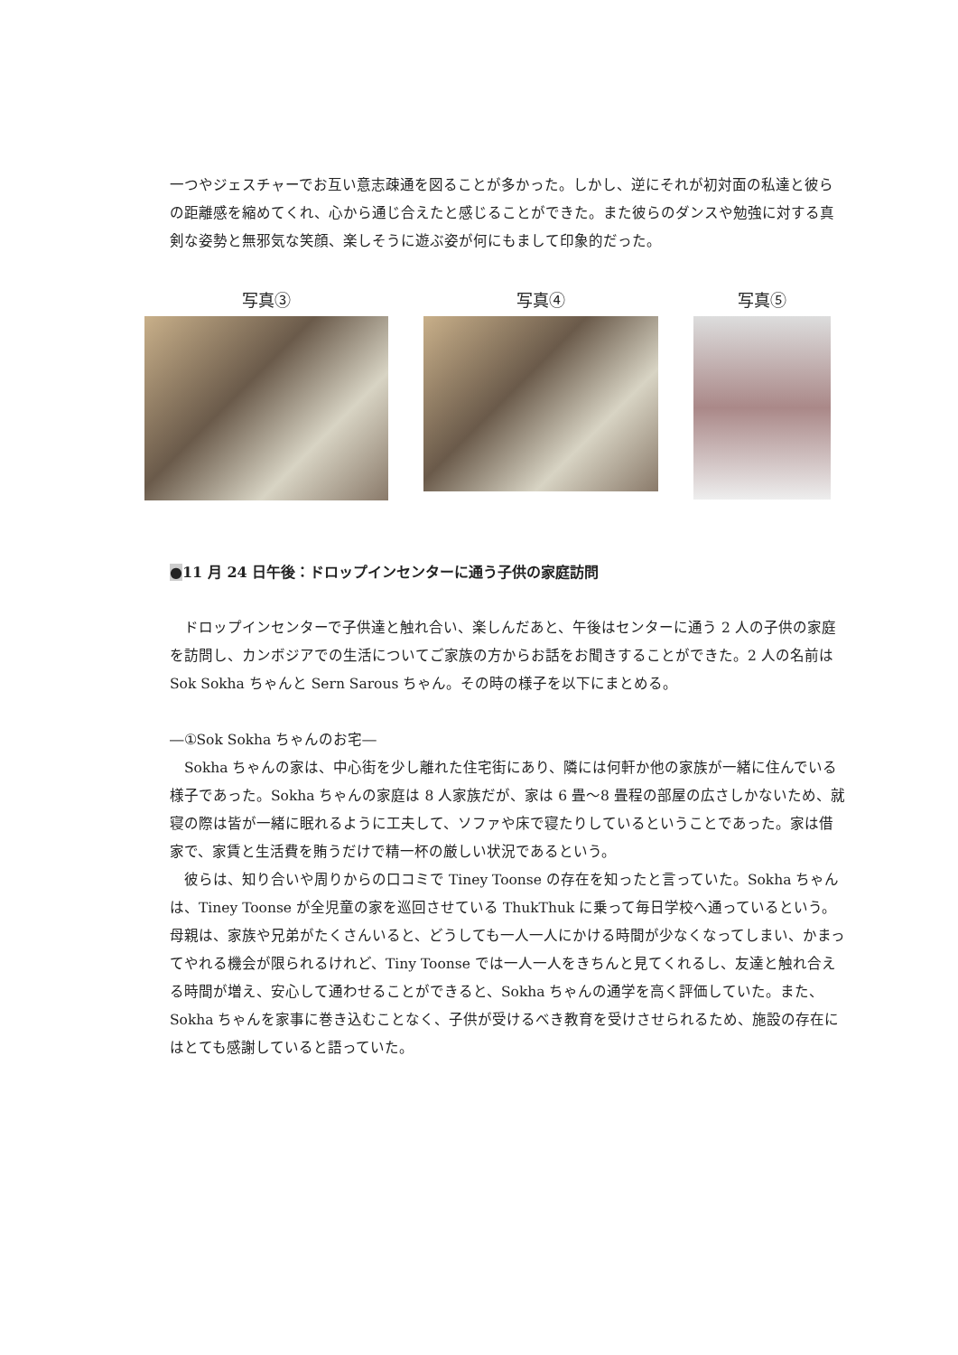一つやジェスチャーでお互い意志疎通を図ることが多かった。しかし、逆にそれが初対面の私達と彼らの距離感を縮めてくれ、心から通じ合えたと感じることができた。また彼らのダンスや勉強に対する真剣な姿勢と無邪気な笑顔、楽しそうに遊ぶ姿が何にもまして印象的だった。
写真③ 写真④ 写真⑤
●11 月 24 日午後：ドロップインセンターに通う子供の家庭訪問
　ドロップインセンターで子供達と触れ合い、楽しんだあと、午後はセンターに通う 2 人の子供の家庭を訪問し、カンボジアでの生活についてご家族の方からお話をお聞きすることができた。2 人の名前は Sok Sokha ちゃんと Sern Sarous ちゃん。その時の様子を以下にまとめる。
―①Sok Sokha ちゃんのお宅―
　Sokha ちゃんの家は、中心街を少し離れた住宅街にあり、隣には何軒か他の家族が一緒に住んでいる様子であった。Sokha ちゃんの家庭は 8 人家族だが、家は 6 畳～8 畳程の部屋の広さしかないため、就寝の際は皆が一緒に眠れるように工夫して、ソファや床で寝たりしているということであった。家は借家で、家賃と生活費を賄うだけで精一杯の厳しい状況であるという。
　彼らは、知り合いや周りからの口コミで Tiney Toonse の存在を知ったと言っていた。Sokha ちゃんは、Tiney Toonse が全児童の家を巡回させている ThukThuk に乗って毎日学校へ通っているという。母親は、家族や兄弟がたくさんいると、どうしても一人一人にかける時間が少なくなってしまい、かまってやれる機会が限られるけれど、Tiny Toonse では一人一人をきちんと見てくれるし、友達と触れ合える時間が増え、安心して通わせることができると、Sokha ちゃんの通学を高く評価していた。また、Sokha ちゃんを家事に巻き込むことなく、子供が受けるべき教育を受けさせられるため、施設の存在にはとても感謝していると語っていた。